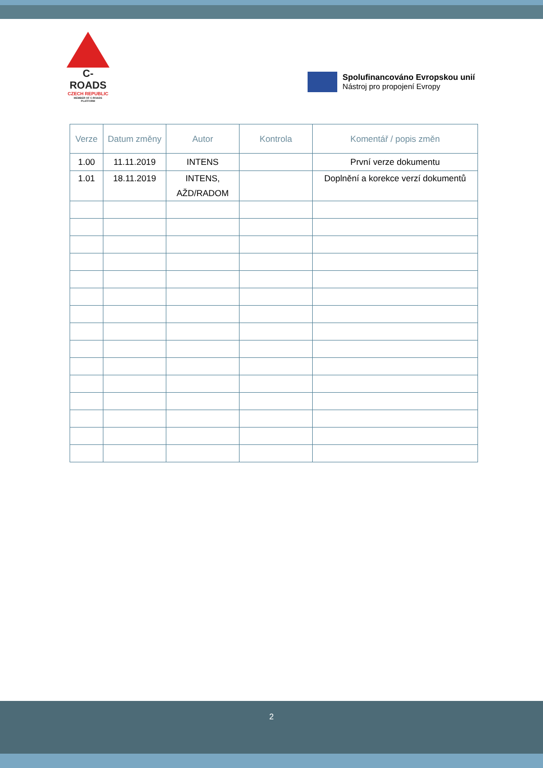C-ROADS
CZECH REPUBLIC
MEMBER OF C-ROADS PLATFORM
Spolufinancováno Evropskou unií
Nástroj pro propojení Evropy
| Verze | Datum změny | Autor | Kontrola | Komentář / popis změn |
| --- | --- | --- | --- | --- |
| 1.00 | 11.11.2019 | INTENS | | První verze dokumentu |
| 1.01 | 18.11.2019 | INTENS, AŽD/RADOM | | Doplnění a korekce verzí dokumentů |
2